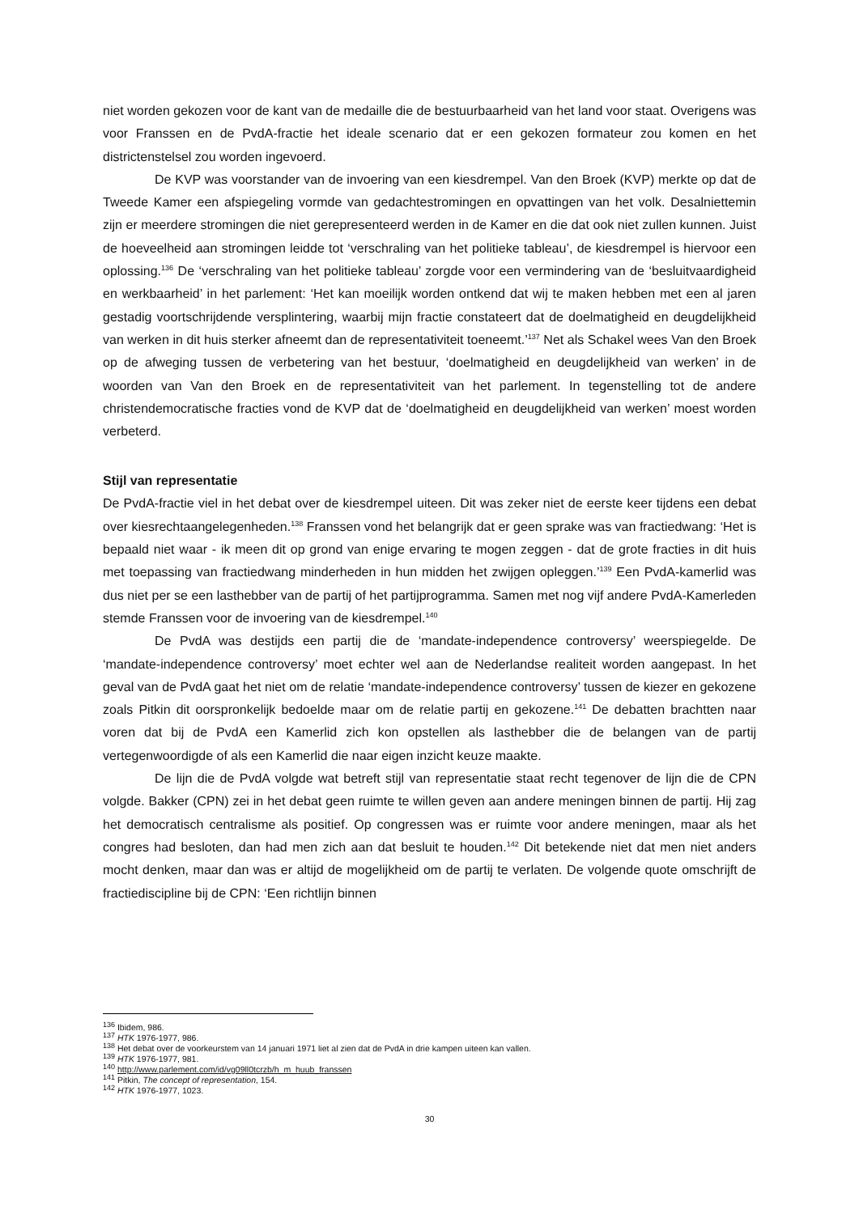niet worden gekozen voor de kant van de medaille die de bestuurbaarheid van het land voor staat. Overigens was voor Franssen en de PvdA-fractie het ideale scenario dat er een gekozen formateur zou komen en het districtenstelsel zou worden ingevoerd.
De KVP was voorstander van de invoering van een kiesdrempel. Van den Broek (KVP) merkte op dat de Tweede Kamer een afspiegeling vormde van gedachtestromingen en opvattingen van het volk. Desalniettemin zijn er meerdere stromingen die niet gerepresenteerd werden in de Kamer en die dat ook niet zullen kunnen. Juist de hoeveelheid aan stromingen leidde tot ‘verschraling van het politieke tableau’, de kiesdrempel is hiervoor een oplossing.<sup>136</sup> De ‘verschraling van het politieke tableau’ zorgde voor een vermindering van de ‘besluitvaardigheid en werkbaarheid’ in het parlement: ‘Het kan moeilijk worden ontkend dat wij te maken hebben met een al jaren gestadig voortschrijdende versplintering, waarbij mijn fractie constateert dat de doelmatigheid en deugdelijkheid van werken in dit huis sterker afneemt dan de representativiteit toeneemt.’<sup>137</sup> Net als Schakel wees Van den Broek op de afweging tussen de verbetering van het bestuur, ‘doelmatigheid en deugdelijkheid van werken’ in de woorden van Van den Broek en de representativiteit van het parlement. In tegenstelling tot de andere christendemocratische fracties vond de KVP dat de ‘doelmatigheid en deugdelijkheid van werken’ moest worden verbeterd.
Stijl van representatie
De PvdA-fractie viel in het debat over de kiesdrempel uiteen. Dit was zeker niet de eerste keer tijdens een debat over kiesrechtaangelegenheden.<sup>138</sup> Franssen vond het belangrijk dat er geen sprake was van fractiedwang: ‘Het is bepaald niet waar - ik meen dit op grond van enige ervaring te mogen zeggen - dat de grote fracties in dit huis met toepassing van fractiedwang minderheden in hun midden het zwijgen opleggen.’<sup>139</sup> Een PvdA-kamerlid was dus niet per se een lasthebber van de partij of het partijprogramma. Samen met nog vijf andere PvdA-Kamerleden stemde Franssen voor de invoering van de kiesdrempel.<sup>140</sup>
De PvdA was destijds een partij die de ‘mandate-independence controversy’ weerspiegelde. De ‘mandate-independence controversy’ moet echter wel aan de Nederlandse realiteit worden aangepast. In het geval van de PvdA gaat het niet om de relatie ‘mandate-independence controversy’ tussen de kiezer en gekozene zoals Pitkin dit oorspronkelijk bedoelde maar om de relatie partij en gekozene.<sup>141</sup> De debatten brachtten naar voren dat bij de PvdA een Kamerlid zich kon opstellen als lasthebber die de belangen van de partij vertegenwoordigde of als een Kamerlid die naar eigen inzicht keuze maakte.
De lijn die de PvdA volgde wat betreft stijl van representatie staat recht tegenover de lijn die de CPN volgde. Bakker (CPN) zei in het debat geen ruimte te willen geven aan andere meningen binnen de partij. Hij zag het democratisch centralisme als positief. Op congressen was er ruimte voor andere meningen, maar als het congres had besloten, dan had men zich aan dat besluit te houden.<sup>142</sup> Dit betekende niet dat men niet anders mocht denken, maar dan was er altijd de mogelijkheid om de partij te verlaten. De volgende quote omschrijft de fractiediscipline bij de CPN: ‘Een richtlijn binnen
<sup>136</sup> Ibidem, 986.
<sup>137</sup> HTK 1976-1977, 986.
<sup>138</sup> Het debat over de voorkeurstem van 14 januari 1971 liet al zien dat de PvdA in drie kampen uiteen kan vallen.
<sup>139</sup> HTK 1976-1977, 981.
<sup>140</sup> http://www.parlement.com/id/vg09ll0tcrzb/h_m_huub_franssen
<sup>141</sup> Pitkin, The concept of representation, 154.
<sup>142</sup> HTK 1976-1977, 1023.
30